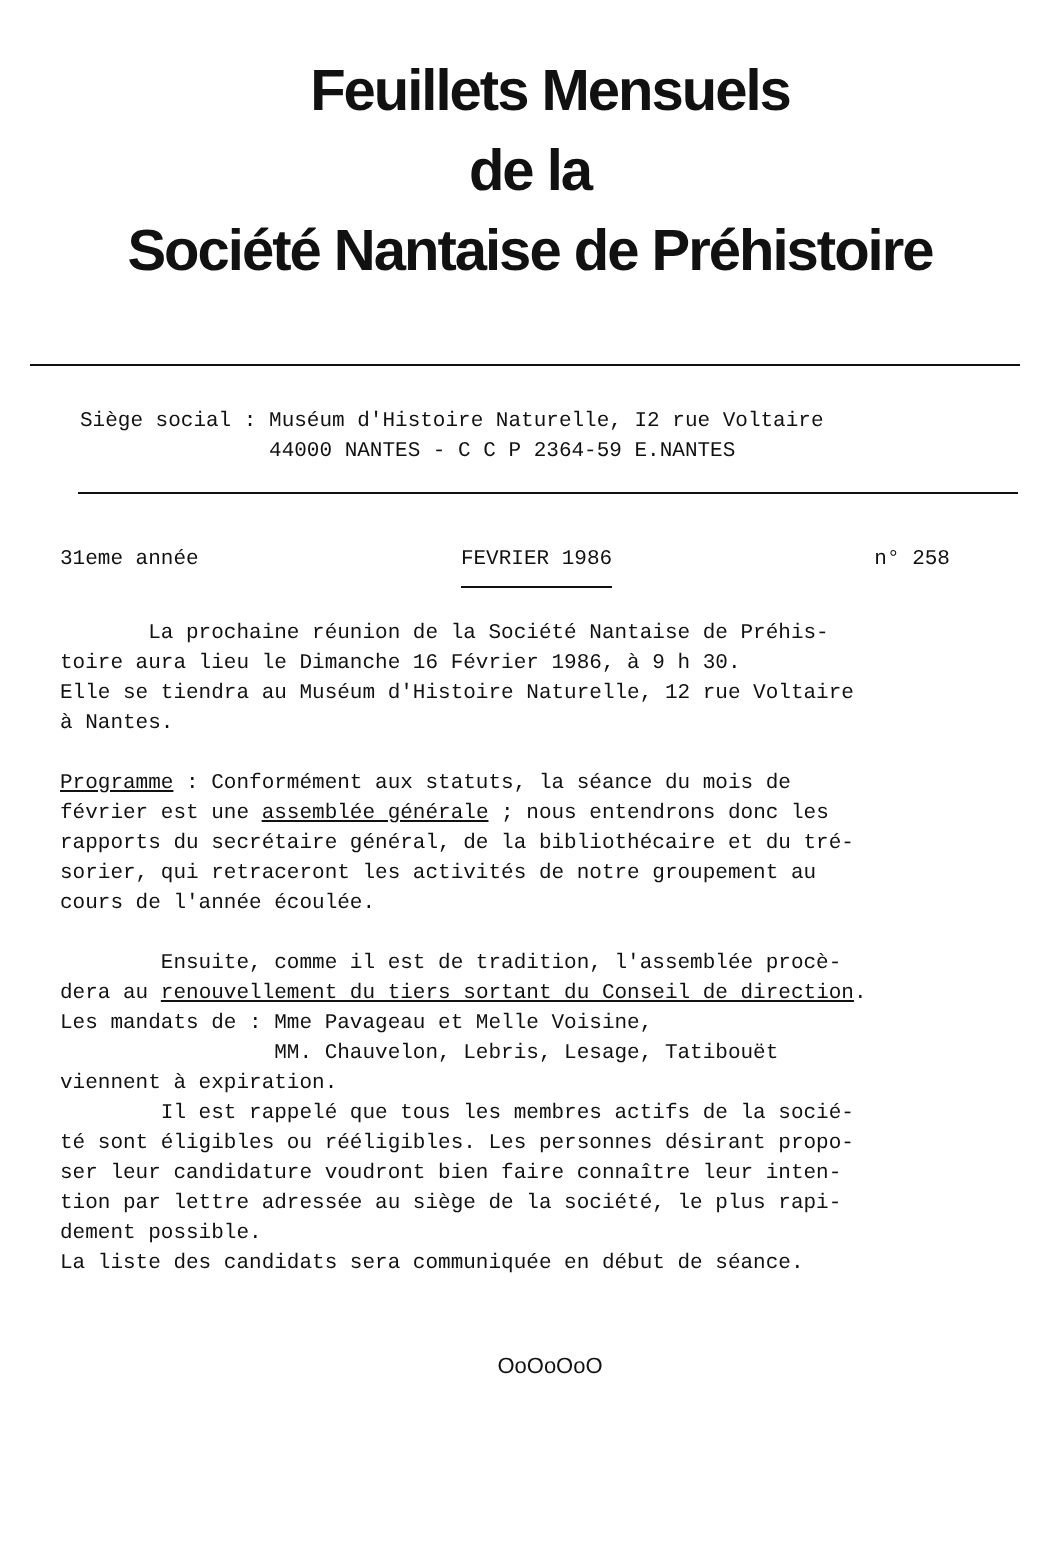Feuillets Mensuels
de la
Société Nantaise de Préhistoire
Siège social : Muséum d'Histoire Naturelle, I2 rue Voltaire 44000 NANTES - C C P 2364-59 E.NANTES
31eme année FEVRIER 1986 n° 258
La prochaine réunion de la Société Nantaise de Préhis-
toire aura lieu le Dimanche 16 Février 1986, à 9 h 30.
Elle se tiendra au Muséum d'Histoire Naturelle, 12 rue Voltaire
à Nantes.
Programme : Conformément aux statuts, la séance du mois de
février est une assemblée générale ; nous entendrons donc les
rapports du secrétaire général, de la bibliothécaire et du tré-
sorier, qui retraceront les activités de notre groupement au
cours de l'année écoulée.
Ensuite, comme il est de tradition, l'assemblée procè-
dera au renouvellement du tiers sortant du Conseil de direction.
Les mandats de : Mme Pavageau et Melle Voisine,
MM. Chauvelon, Lebris, Lesage, Tatibouët
viennent à expiration.
Il est rappelé que tous les membres actifs de la socié-
té sont éligibles ou rééligibles. Les personnes désirant propo-
ser leur candidature voudront bien faire connaître leur inten-
tion par lettre adressée au siège de la société, le plus rapi-
dement possible.
La liste des candidats sera communiquée en début de séance.
OoOoOoO